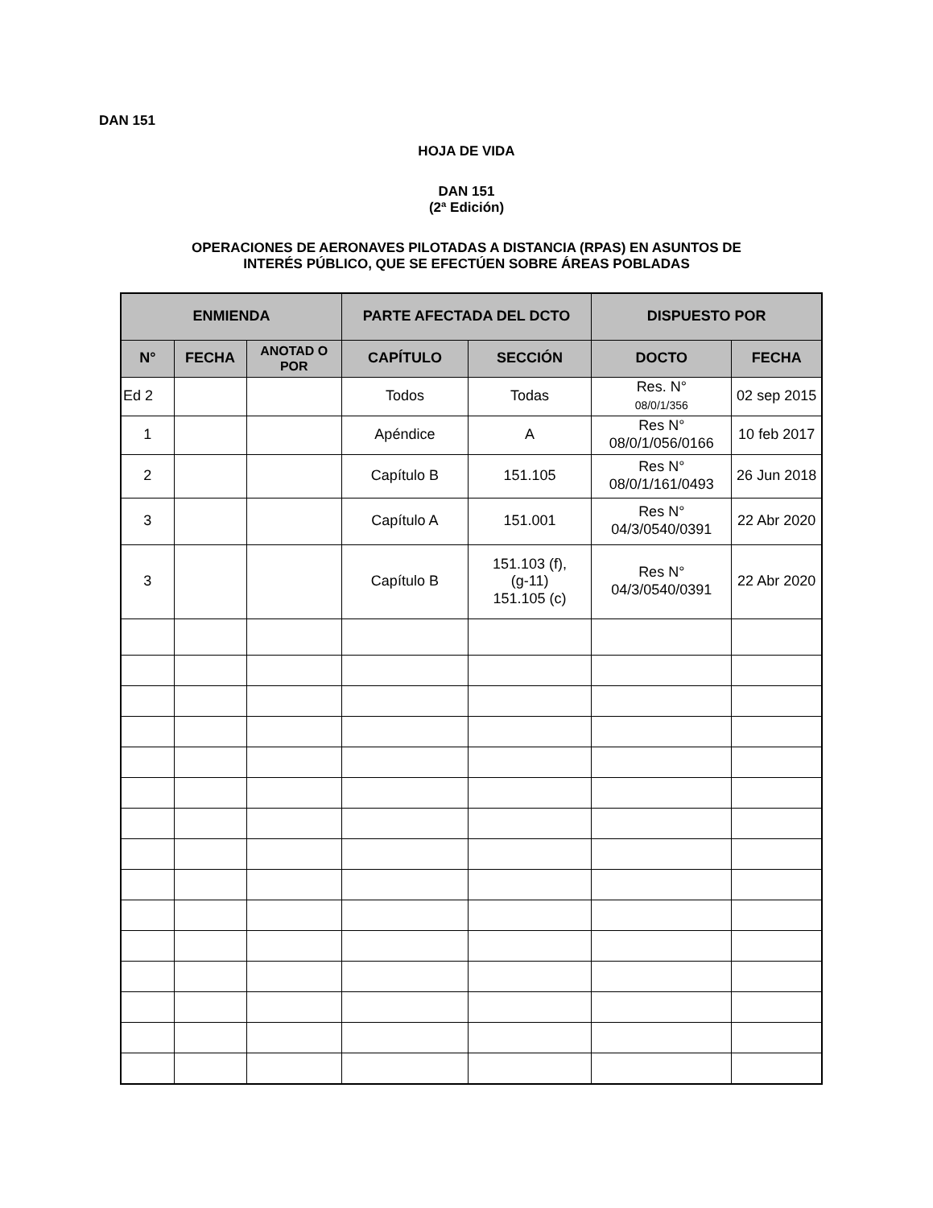DAN 151
HOJA DE VIDA
DAN 151
(2ª Edición)
OPERACIONES DE AERONAVES PILOTADAS A DISTANCIA (RPAS) EN ASUNTOS DE
INTERÉS PÚBLICO, QUE SE EFECTÚEN SOBRE ÁREAS POBLADAS
| ENMIENDA | | | PARTE AFECTADA DEL DCTO | | DISPUESTO POR | |
| --- | --- | --- | --- | --- | --- | --- |
| N° | FECHA | ANOTAD O POR | CAPÍTULO | SECCIÓN | DOCTO | FECHA |
| Ed 2 | | | Todos | Todas | Res. N° 08/0/1/356 | 02 sep 2015 |
| 1 | | | Apéndice | A | Res N° 08/0/1/056/0166 | 10 feb 2017 |
| 2 | | | Capítulo B | 151.105 | Res N° 08/0/1/161/0493 | 26 Jun 2018 |
| 3 | | | Capítulo A | 151.001 | Res N° 04/3/0540/0391 | 22 Abr 2020 |
| 3 | | | Capítulo B | 151.103 (f), (g-11) 151.105 (c) | Res N° 04/3/0540/0391 | 22 Abr 2020 |